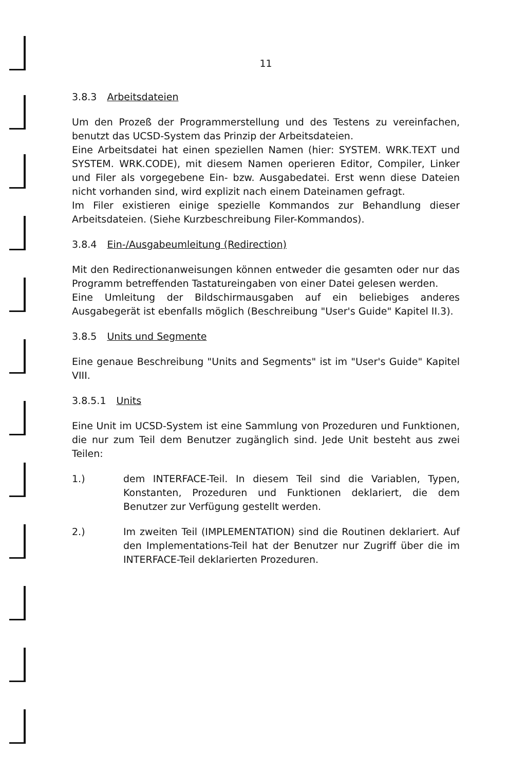11
3.8.3 Arbeitsdateien
Um den Prozeß der Programmerstellung und des Testens zu vereinfachen, benutzt das UCSD-System das Prinzip der Arbeitsdateien.
Eine Arbeitsdatei hat einen speziellen Namen (hier: SYSTEM. WRK.TEXT und SYSTEM. WRK.CODE), mit diesem Namen operieren Editor, Compiler, Linker und Filer als vorgegebene Ein- bzw. Ausgabedatei. Erst wenn diese Dateien nicht vorhanden sind, wird explizit nach einem Dateinamen gefragt.
Im Filer existieren einige spezielle Kommandos zur Behandlung dieser Arbeitsdateien. (Siehe Kurzbeschreibung Filer-Kommandos).
3.8.4 Ein-/Ausgabeumleitung (Redirection)
Mit den Redirectionanweisungen können entweder die gesamten oder nur das Programm betreffenden Tastatureingaben von einer Datei gelesen werden.
Eine Umleitung der Bildschirmausgaben auf ein beliebiges anderes Ausgabegerät ist ebenfalls möglich (Beschreibung "User's Guide" Kapitel II.3).
3.8.5 Units und Segmente
Eine genaue Beschreibung "Units and Segments" ist im "User's Guide" Kapitel VIII.
3.8.5.1 Units
Eine Unit im UCSD-System ist eine Sammlung von Prozeduren und Funktionen, die nur zum Teil dem Benutzer zugänglich sind. Jede Unit besteht aus zwei Teilen:
1.) dem INTERFACE-Teil. In diesem Teil sind die Variablen, Typen, Konstanten, Prozeduren und Funktionen deklariert, die dem Benutzer zur Verfügung gestellt werden.
2.) Im zweiten Teil (IMPLEMENTATION) sind die Routinen deklariert. Auf den Implementations-Teil hat der Benutzer nur Zugriff über die im INTERFACE-Teil deklarierten Prozeduren.